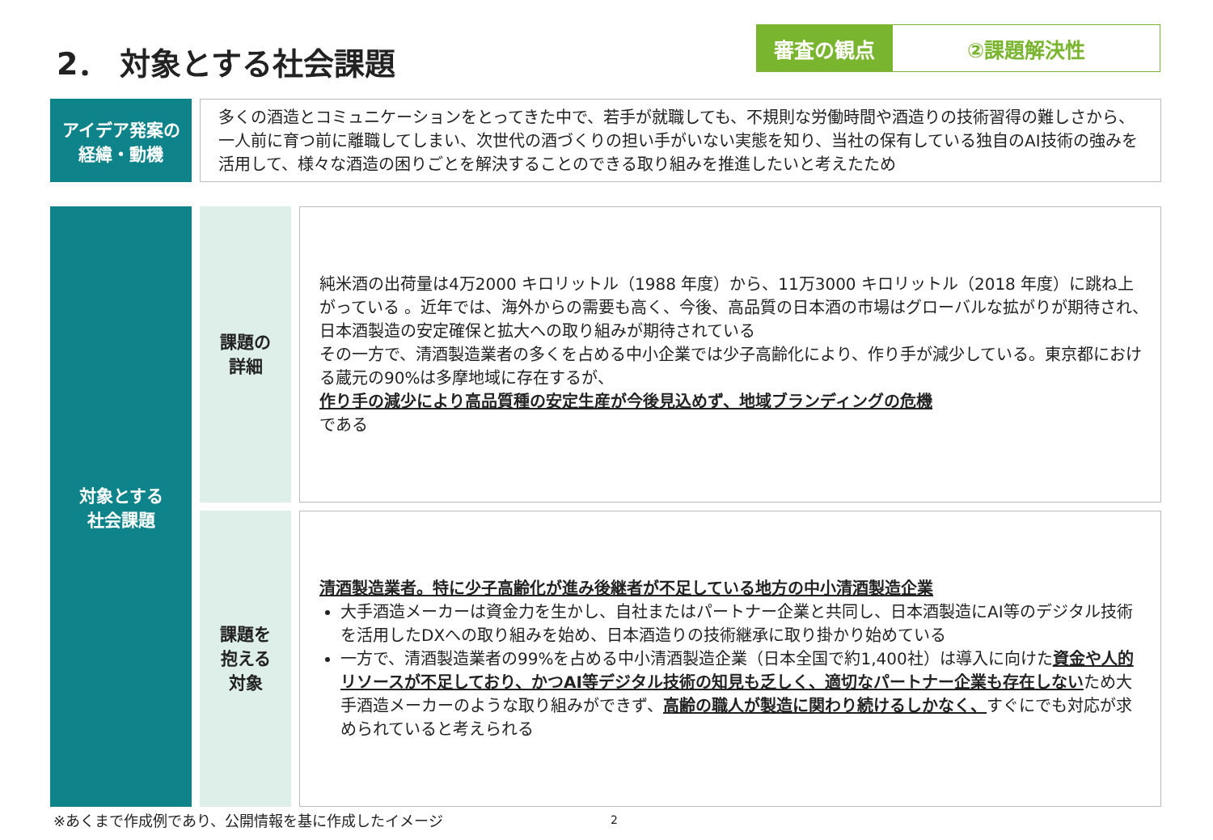2． 対象とする社会課題
審査の観点 ②課題解決性
アイデア発案の
経緯・動機
多くの酒造とコミュニケーションをとってきた中で、若手が就職しても、不規則な労働時間や酒造りの技術習得の難しさから、一人前に育つ前に離職してしまい、次世代の酒づくりの担い手がいない実態を知り、当社の保有している独自のAI技術の強みを活用して、様々な酒造の困りごとを解決することのできる取り組みを推進したいと考えたため
対象とする
社会課題
課題の
詳細
純米酒の出荷量は4万2000 キロリットル（1988 年度）から、11万3000 キロリットル（2018 年度）に跳ね上がっている 。近年では、海外からの需要も高く、今後、高品質の日本酒の市場はグローバルな拡がりが期待され、日本酒製造の安定確保と拡大への取り組みが期待されている
その一方で、清酒製造業者の多くを占める中小企業では少子高齢化により、作り手が減少している。東京都における蔵元の90%は多摩地域に存在するが、
作り手の減少により高品質種の安定生産が今後見込めず、地域ブランディングの危機
である
課題を
抱える
対象
清酒製造業者。特に少子高齢化が進み後継者が不足している地方の中小清酒製造企業
大手酒造メーカーは資金力を生かし、自社またはパートナー企業と共同し、日本酒製造にAI等のデジタル技術を活用したDXへの取り組みを始め、日本酒造りの技術継承に取り掛かり始めている
一方で、清酒製造業者の99%を占める中小清酒製造企業（日本全国で約1,400社）は導入に向けた資金や人的リソースが不足しており、かつAI等デジタル技術の知見も乏しく、適切なパートナー企業も存在しないため大手酒造メーカーのような取り組みができず、高齢の職人が製造に関わり続けるしかなく、すぐにでも対応が求められていると考えられる
※あくまで作成例であり、公開情報を基に作成したイメージ
2